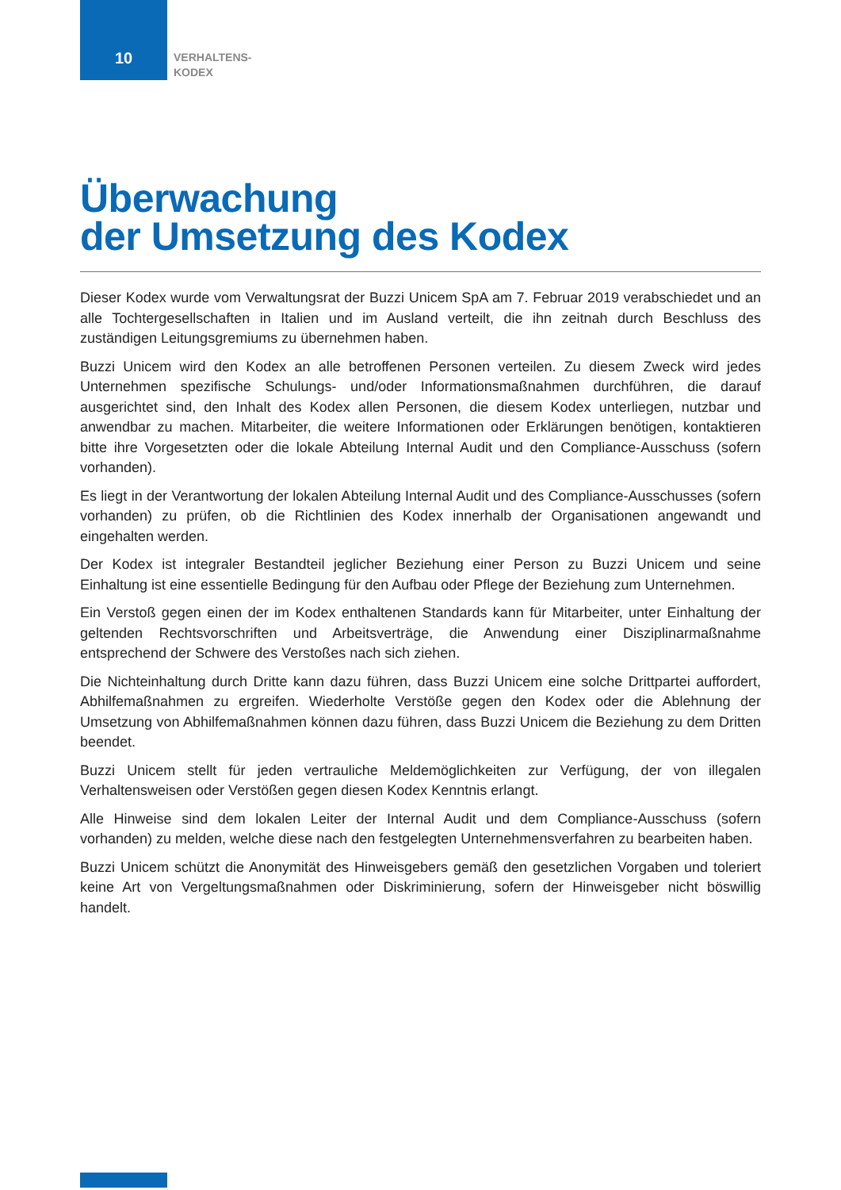10
VERHALTENS-
KODEX
Überwachung
der Umsetzung des Kodex
Dieser Kodex wurde vom Verwaltungsrat der Buzzi Unicem SpA am 7. Februar 2019 verabschiedet und an alle Tochtergesellschaften in Italien und im Ausland verteilt, die ihn zeitnah durch Beschluss des zuständigen Leitungsgremiums zu übernehmen haben.
Buzzi Unicem wird den Kodex an alle betroffenen Personen verteilen. Zu diesem Zweck wird jedes Unternehmen spezifische Schulungs- und/oder Informationsmaßnahmen durchführen, die darauf ausgerichtet sind, den Inhalt des Kodex allen Personen, die diesem Kodex unterliegen, nutzbar und anwendbar zu machen. Mitarbeiter, die weitere Informationen oder Erklärungen benötigen, kontaktieren bitte ihre Vorgesetzten oder die lokale Abteilung Internal Audit und den Compliance-Ausschuss (sofern vorhanden).
Es liegt in der Verantwortung der lokalen Abteilung Internal Audit und des Compliance-Ausschusses (sofern vorhanden) zu prüfen, ob die Richtlinien des Kodex innerhalb der Organisationen angewandt und eingehalten werden.
Der Kodex ist integraler Bestandteil jeglicher Beziehung einer Person zu Buzzi Unicem und seine Einhaltung ist eine essentielle Bedingung für den Aufbau oder Pflege der Beziehung zum Unternehmen.
Ein Verstoß gegen einen der im Kodex enthaltenen Standards kann für Mitarbeiter, unter Einhaltung der geltenden Rechtsvorschriften und Arbeitsverträge, die Anwendung einer Disziplinarmaßnahme entsprechend der Schwere des Verstoßes nach sich ziehen.
Die Nichteinhaltung durch Dritte kann dazu führen, dass Buzzi Unicem eine solche Drittpartei auffordert, Abhilfemaßnahmen zu ergreifen. Wiederholte Verstöße gegen den Kodex oder die Ablehnung der Umsetzung von Abhilfemaßnahmen können dazu führen, dass Buzzi Unicem die Beziehung zu dem Dritten beendet.
Buzzi Unicem stellt für jeden vertrauliche Meldemöglichkeiten zur Verfügung, der von illegalen Verhaltensweisen oder Verstößen gegen diesen Kodex Kenntnis erlangt.
Alle Hinweise sind dem lokalen Leiter der Internal Audit und dem Compliance-Ausschuss (sofern vorhanden) zu melden, welche diese nach den festgelegten Unternehmensverfahren zu bearbeiten haben.
Buzzi Unicem schützt die Anonymität des Hinweisgebers gemäß den gesetzlichen Vorgaben und toleriert keine Art von Vergeltungsmaßnahmen oder Diskriminierung, sofern der Hinweisgeber nicht böswillig handelt.